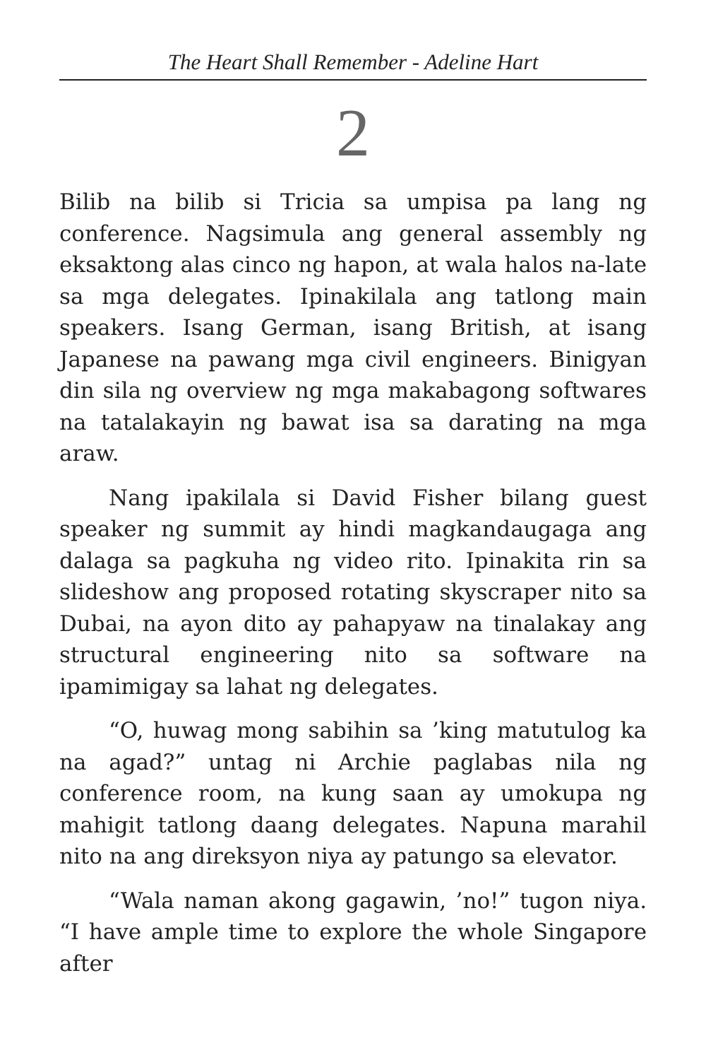The Heart Shall Remember - Adeline Hart
2
Bilib na bilib si Tricia sa umpisa pa lang ng conference. Nagsimula ang general assembly ng eksaktong alas cinco ng hapon, at wala halos na-late sa mga delegates. Ipinakilala ang tatlong main speakers. Isang German, isang British, at isang Japanese na pawang mga civil engineers. Binigyan din sila ng overview ng mga makabagong softwares na tatalakayin ng bawat isa sa darating na mga araw.
Nang ipakilala si David Fisher bilang guest speaker ng summit ay hindi magkandaugaga ang dalaga sa pagkuha ng video rito. Ipinakita rin sa slideshow ang proposed rotating skyscraper nito sa Dubai, na ayon dito ay pahapyaw na tinalakay ang structural engineering nito sa software na ipamimigay sa lahat ng delegates.
“O, huwag mong sabihin sa ’king matutulog ka na agad?” untag ni Archie paglabas nila ng conference room, na kung saan ay umokupa ng mahigit tatlong daang delegates. Napuna marahil nito na ang direksyon niya ay patungo sa elevator.
“Wala naman akong gagawin, ’no!” tugon niya. “I have ample time to explore the whole Singapore after